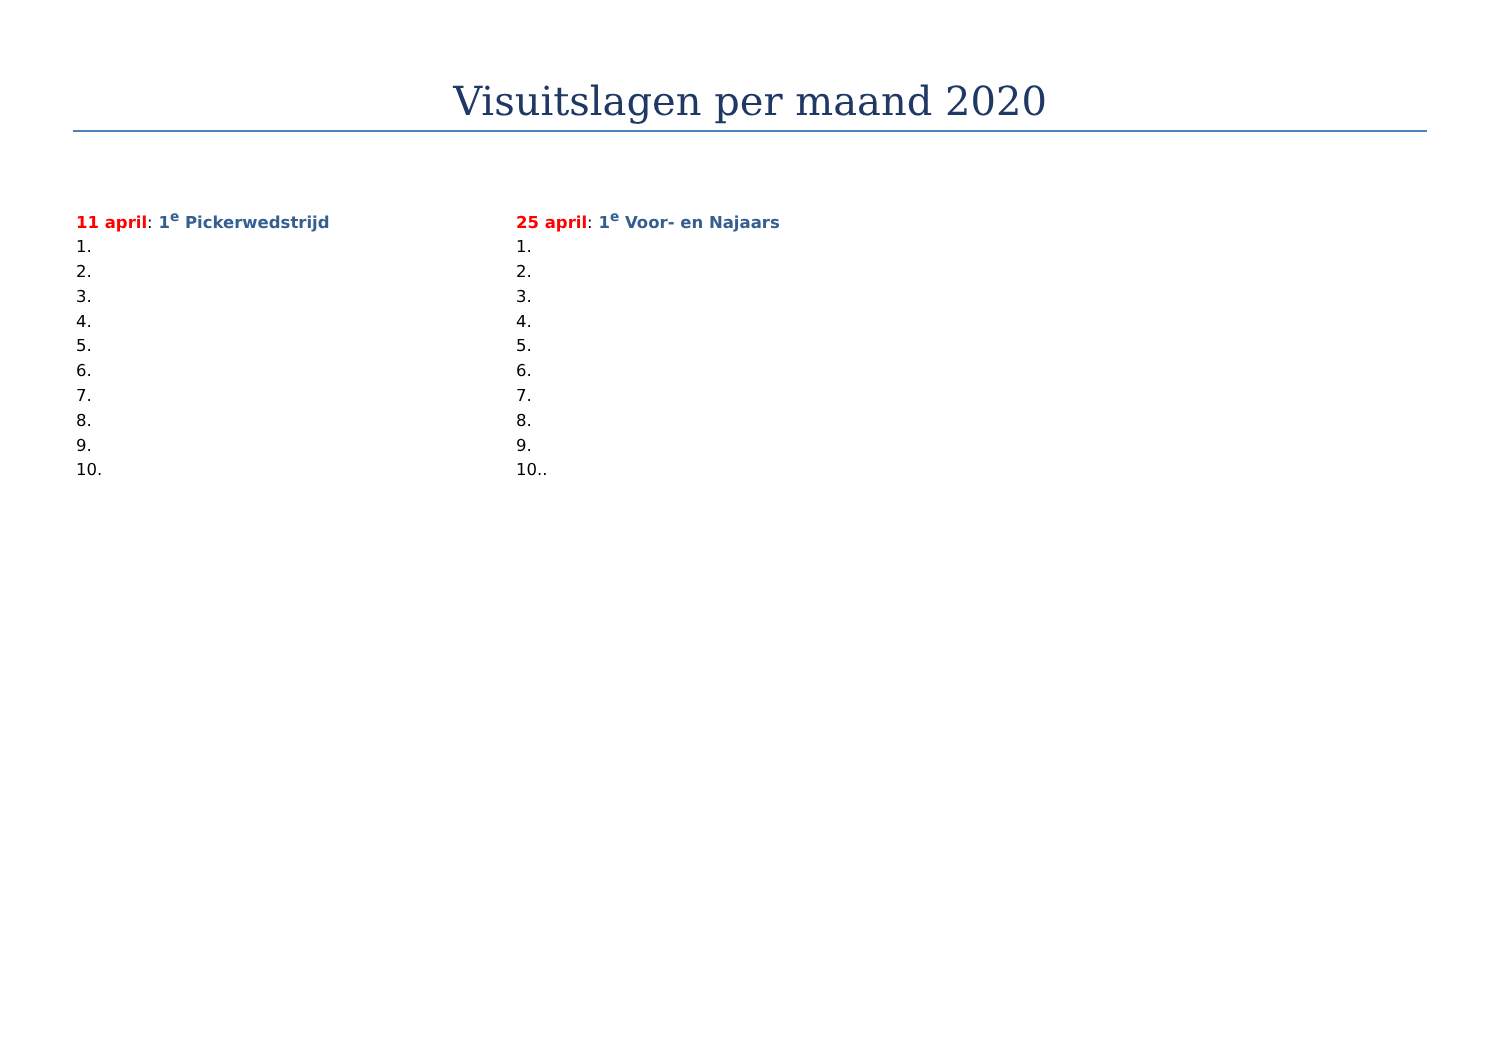Visuitslagen per maand 2020
11 april: 1<sup>e</sup> Pickerwedstrijd
1.
2.
3.
4.
5.
6.
7.
8.
9.
10.
25 april: 1<sup>e</sup> Voor- en Najaars
1.
2.
3.
4.
5.
6.
7.
8.
9.
10..